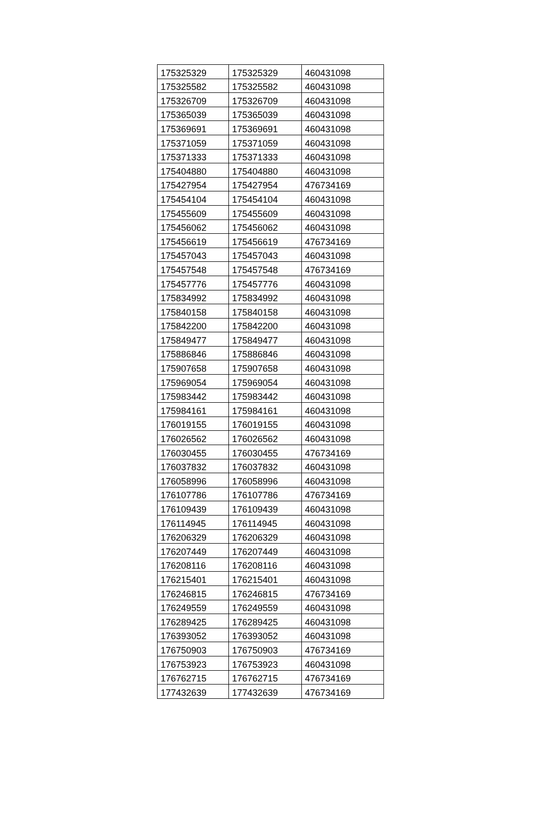| 175325329 | 175325329 | 460431098 |
| 175325582 | 175325582 | 460431098 |
| 175326709 | 175326709 | 460431098 |
| 175365039 | 175365039 | 460431098 |
| 175369691 | 175369691 | 460431098 |
| 175371059 | 175371059 | 460431098 |
| 175371333 | 175371333 | 460431098 |
| 175404880 | 175404880 | 460431098 |
| 175427954 | 175427954 | 476734169 |
| 175454104 | 175454104 | 460431098 |
| 175455609 | 175455609 | 460431098 |
| 175456062 | 175456062 | 460431098 |
| 175456619 | 175456619 | 476734169 |
| 175457043 | 175457043 | 460431098 |
| 175457548 | 175457548 | 476734169 |
| 175457776 | 175457776 | 460431098 |
| 175834992 | 175834992 | 460431098 |
| 175840158 | 175840158 | 460431098 |
| 175842200 | 175842200 | 460431098 |
| 175849477 | 175849477 | 460431098 |
| 175886846 | 175886846 | 460431098 |
| 175907658 | 175907658 | 460431098 |
| 175969054 | 175969054 | 460431098 |
| 175983442 | 175983442 | 460431098 |
| 175984161 | 175984161 | 460431098 |
| 176019155 | 176019155 | 460431098 |
| 176026562 | 176026562 | 460431098 |
| 176030455 | 176030455 | 476734169 |
| 176037832 | 176037832 | 460431098 |
| 176058996 | 176058996 | 460431098 |
| 176107786 | 176107786 | 476734169 |
| 176109439 | 176109439 | 460431098 |
| 176114945 | 176114945 | 460431098 |
| 176206329 | 176206329 | 460431098 |
| 176207449 | 176207449 | 460431098 |
| 176208116 | 176208116 | 460431098 |
| 176215401 | 176215401 | 460431098 |
| 176246815 | 176246815 | 476734169 |
| 176249559 | 176249559 | 460431098 |
| 176289425 | 176289425 | 460431098 |
| 176393052 | 176393052 | 460431098 |
| 176750903 | 176750903 | 476734169 |
| 176753923 | 176753923 | 460431098 |
| 176762715 | 176762715 | 476734169 |
| 177432639 | 177432639 | 476734169 |